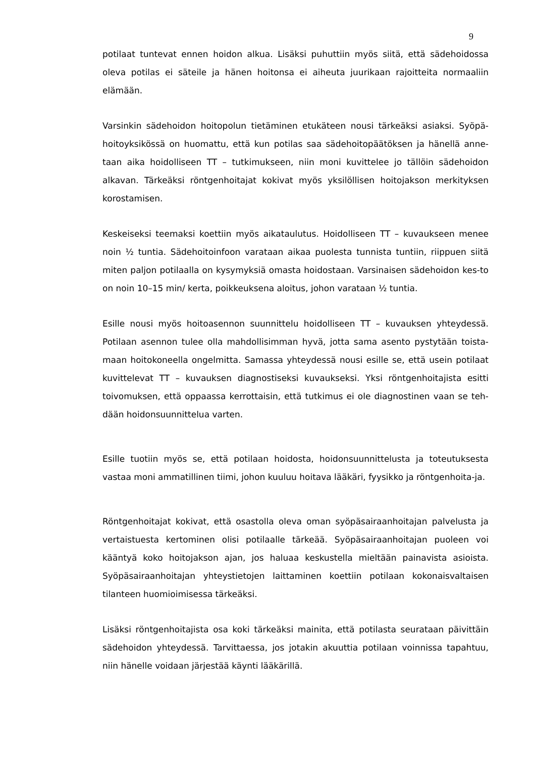9
potilaat tuntevat ennen hoidon alkua. Lisäksi puhuttiin myös siitä, että sädehoidossa oleva potilas ei säteile ja hänen hoitonsa ei aiheuta juurikaan rajoitteita normaaliin elämään.
Varsinkin sädehoidon hoitopolun tietäminen etukäteen nousi tärkeäksi asiaksi. Syöpä-hoitoyksikössä on huomattu, että kun potilas saa sädehoitopäätöksen ja hänellä anne-taan aika hoidolliseen TT – tutkimukseen, niin moni kuvittelee jo tällöin sädehoidon alkavan. Tärkeäksi röntgenhoitajat kokivat myös yksilöllisen hoitojakson merkityksen korostamisen.
Keskeiseksi teemaksi koettiin myös aikataulutus. Hoidolliseen TT – kuvaukseen menee noin ½ tuntia. Sädehoitoinfoon varataan aikaa puolesta tunnista tuntiin, riippuen siitä miten paljon potilaalla on kysymyksiä omasta hoidostaan. Varsinaisen sädehoidon kes-to on noin 10–15 min/ kerta, poikkeuksena aloitus, johon varataan ½ tuntia.
Esille nousi myös hoitoasennon suunnittelu hoidolliseen TT – kuvauksen yhteydessä. Potilaan asennon tulee olla mahdollisimman hyvä, jotta sama asento pystytään toista-maan hoitokoneella ongelmitta. Samassa yhteydessä nousi esille se, että usein potilaat kuvittelevat TT – kuvauksen diagnostiseksi kuvaukseksi. Yksi röntgenhoitajista esitti toivomuksen, että oppaassa kerrottaisin, että tutkimus ei ole diagnostinen vaan se teh-dään hoidonsuunnittelua varten.
Esille tuotiin myös se, että potilaan hoidosta, hoidonsuunnittelusta ja toteutuksesta vastaa moni ammatillinen tiimi, johon kuuluu hoitava lääkäri, fyysikko ja röntgenhoita-ja.
Röntgenhoitajat kokivat, että osastolla oleva oman syöpäsairaanhoitajan palvelusta ja vertaistuesta kertominen olisi potilaalle tärkeää. Syöpäsairaanhoitajan puoleen voi kääntyä koko hoitojakson ajan, jos haluaa keskustella mieltään painavista asioista. Syöpäsairaanhoitajan yhteystietojen laittaminen koettiin potilaan kokonaisvaltaisen tilanteen huomioimisessa tärkeäksi.
Lisäksi röntgenhoitajista osa koki tärkeäksi mainita, että potilasta seurataan päivittäin sädehoidon yhteydessä. Tarvittaessa, jos jotakin akuuttia potilaan voinnissa tapahtuu, niin hänelle voidaan järjestää käynti lääkärillä.